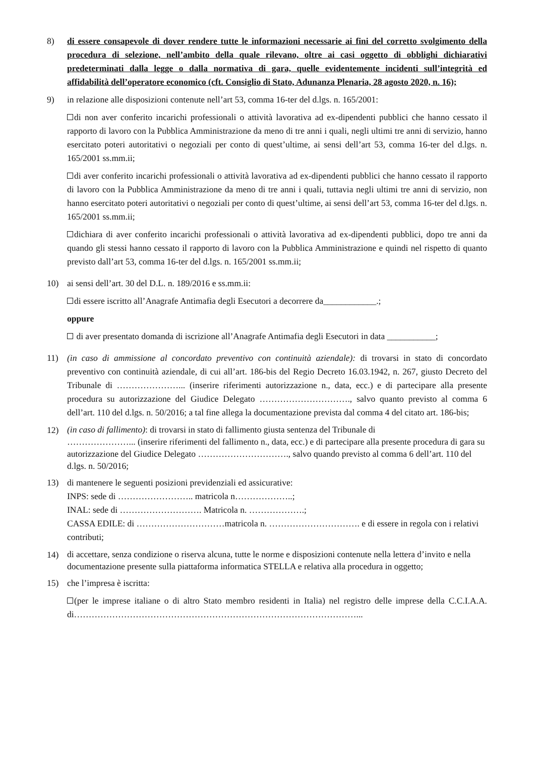8) di essere consapevole di dover rendere tutte le informazioni necessarie ai fini del corretto svolgimento della procedura di selezione, nell’ambito della quale rilevano, oltre ai casi oggetto di obblighi dichiarativi predeterminati dalla legge o dalla normativa di gara, quelle evidentemente incidenti sull’integrità ed affidabilità dell’operatore economico (cft. Consiglio di Stato, Adunanza Plenaria, 28 agosto 2020, n. 16);
9) in relazione alle disposizioni contenute nell’art 53, comma 16-ter del d.lgs. n. 165/2001:
di non aver conferito incarichi professionali o attività lavorativa ad ex-dipendenti pubblici che hanno cessato il rapporto di lavoro con la Pubblica Amministrazione da meno di tre anni i quali, negli ultimi tre anni di servizio, hanno esercitato poteri autoritativi o negoziali per conto di quest’ultime, ai sensi dell’art 53, comma 16-ter del d.lgs. n. 165/2001 ss.mm.ii;
di aver conferito incarichi professionali o attività lavorativa ad ex-dipendenti pubblici che hanno cessato il rapporto di lavoro con la Pubblica Amministrazione da meno di tre anni i quali, tuttavia negli ultimi tre anni di servizio, non hanno esercitato poteri autoritativi o negoziali per conto di quest’ultime, ai sensi dell’art 53, comma 16-ter del d.lgs. n. 165/2001 ss.mm.ii;
dichiara di aver conferito incarichi professionali o attività lavorativa ad ex-dipendenti pubblici, dopo tre anni da quando gli stessi hanno cessato il rapporto di lavoro con la Pubblica Amministrazione e quindi nel rispetto di quanto previsto dall’art 53, comma 16-ter del d.lgs. n. 165/2001 ss.mm.ii;
10) ai sensi dell’art. 30 del D.L. n. 189/2016 e ss.mm.ii:
di essere iscritto all’Anagrafe Antimafia degli Esecutori a decorrere da____________.;
oppure
di aver presentato domanda di iscrizione all’Anagrafe Antimafia degli Esecutori in data ___________;
11) (in caso di ammissione al concordato preventivo con continuità aziendale): di trovarsi in stato di concordato preventivo con continuità aziendale, di cui all’art. 186-bis del Regio Decreto 16.03.1942, n. 267, giusto Decreto del Tribunale di …………………... (inserire riferimenti autorizzazione n., data, ecc.) e di partecipare alla presente procedura su autorizzazione del Giudice Delegato …………………………., salvo quanto previsto al comma 6 dell’art. 110 del d.lgs. n. 50/2016; a tal fine allega la documentazione prevista dal comma 4 del citato art. 186-bis;
12)
(in caso di fallimento): di trovarsi in stato di fallimento giusta sentenza del Tribunale di
…………………... (inserire riferimenti del fallimento n., data, ecc.) e di partecipare alla presente procedura di gara su autorizzazione del Giudice Delegato …………………………., salvo quando previsto al comma 6 dell’art. 110 del d.lgs. n. 50/2016;
13) di mantenere le seguenti posizioni previdenziali ed assicurative:
INPS: sede di …………………….. matricola n………………..;
INAL: sede di ………………………. Matricola n. ……………….;
CASSA EDILE: di …………………………matricola n. …………………………. e di essere in regola con i relativi contributi;
14)
di accettare, senza condizione o riserva alcuna, tutte le norme e disposizioni contenute nella lettera d’invito e nella documentazione presente sulla piattaforma informatica STELLA e relativa alla procedura in oggetto;
15) che l’impresa è iscritta:
(per le imprese italiane o di altro Stato membro residenti in Italia) nel registro delle imprese della C.C.I.A.A. di……………………………………………………………………………………...